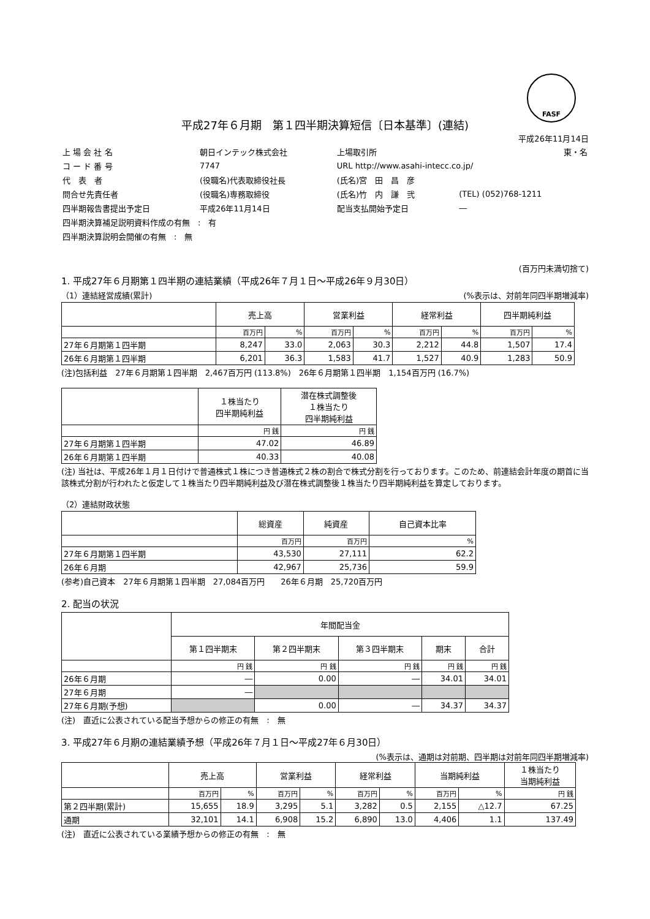FASF
平成27年６月期　第１四半期決算短信〔日本基準〕(連結)
平成26年11月14日
| 上 場 会 社 名 | 朝日インテック株式会社 | 上場取引所 | 東・名 |
| コ ー ド 番 号 | 7747 | URL http://www.asahi-intecc.co.jp/ | |
| 代 表 者 | (役職名)代表取締役社長 | (氏名)宮 田 昌 彦 | |
| 問合せ先責任者 | (役職名)専務取締役 | (氏名)竹 内 謙 弐 | (TEL) (052)768-1211 |
| 四半期報告書提出予定日 | 平成26年11月14日 | 配当支払開始予定日 | ― |
| 四半期決算補足説明資料作成の有無 : 有 | | | |
| 四半期決算説明会開催の有無 : 無 | | | |
(百万円未満切捨て)
1. 平成27年６月期第１四半期の連結業績（平成26年７月１日～平成26年９月30日）
（1）連結経営成績(累計) (%表示は、対前年同四半期増減率)
| | 売上高 | | 営業利益 | | 経常利益 | | 四半期純利益 | |
| --- | --- | --- | --- | --- | --- | --- | --- | --- |
| | 百万円 | % | 百万円 | % | 百万円 | % | 百万円 | % |
| 27年６月期第１四半期 | 8,247 | 33.0 | 2,063 | 30.3 | 2,212 | 44.8 | 1,507 | 17.4 |
| 26年６月期第１四半期 | 6,201 | 36.3 | 1,583 | 41.7 | 1,527 | 40.9 | 1,283 | 50.9 |
(注)包括利益　27年６月期第１四半期　2,467百万円 (113.8%)　26年６月期第１四半期　1,154百万円 (16.7%)
| | １株当たり 四半期純利益 | 潜在株式調整後 １株当たり 四半期純利益 |
| --- | --- | --- |
| | 円 銭 | 円 銭 |
| 27年６月期第１四半期 | 47.02 | 46.89 |
| 26年６月期第１四半期 | 40.33 | 40.08 |
(注) 当社は、平成26年１月１日付けで普通株式１株につき普通株式２株の割合で株式分割を行っております。このため、前連結会計年度の期首に当該株式分割が行われたと仮定して１株当たり四半期純利益及び潜在株式調整後１株当たり四半期純利益を算定しております。
（2）連結財政状態
| | 総資産 | 純資産 | 自己資本比率 |
| --- | --- | --- | --- |
| | 百万円 | 百万円 | % |
| 27年６月期第１四半期 | 43,530 | 27,111 | 62.2 |
| 26年６月期 | 42,967 | 25,736 | 59.9 |
(参考)自己資本　27年６月期第１四半期　27,084百万円　　26年６月期　25,720百万円
2. 配当の状況
| | 年間配当金 | | | | |
| --- | --- | --- | --- | --- | --- |
| | 第１四半期末 | 第２四半期末 | 第３四半期末 | 期末 | 合計 |
| | 円 銭 | 円 銭 | 円 銭 | 円 銭 | 円 銭 |
| 26年６月期 | ― | 0.00 | ― | 34.01 | 34.01 |
| 27年６月期 | ― | | | | |
| 27年６月期(予想) | | 0.00 | ― | 34.37 | 34.37 |
(注)　直近に公表されている配当予想からの修正の有無　:　無
3. 平成27年６月期の連結業績予想（平成26年７月１日～平成27年６月30日）
(%表示は、通期は対前期、四半期は対前年同四半期増減率)
| | 売上高 | | 営業利益 | | 経常利益 | | 当期純利益 | | １株当たり 当期純利益 |
| --- | --- | --- | --- | --- | --- | --- | --- | --- | --- |
| | 百万円 | % | 百万円 | % | 百万円 | % | 百万円 | % | 円 銭 |
| 第２四半期(累計) | 15,655 | 18.9 | 3,295 | 5.1 | 3,282 | 0.5 | 2,155 | △12.7 | 67.25 |
| 通期 | 32,101 | 14.1 | 6,908 | 15.2 | 6,890 | 13.0 | 4,406 | 1.1 | 137.49 |
(注)　直近に公表されている業績予想からの修正の有無　:　無